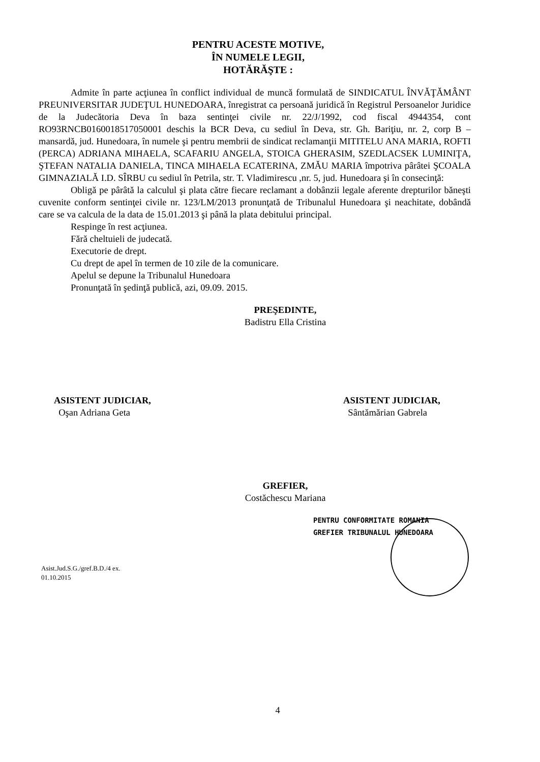PENTRU ACESTE MOTIVE,
ÎN NUMELE LEGII,
HOTĂRĂŞTE :
Admite în parte acţiunea în conflict individual de muncă formulată de SINDICATUL ÎNVĂŢĂMÂNT PREUNIVERSITAR JUDEŢUL HUNEDOARA, înregistrat ca persoană juridică în Registrul Persoanelor Juridice de la Judecătoria Deva în baza sentinţei civile nr. 22/J/1992, cod fiscal 4944354, cont RO93RNCB0160018517050001 deschis la BCR Deva, cu sediul în Deva, str. Gh. Bariţiu, nr. 2, corp B – mansardă, jud. Hunedoara, în numele şi pentru membrii de sindicat reclamanţii MITITELU ANA MARIA, ROFTI (PERCA) ADRIANA MIHAELA, SCAFARIU ANGELA, STOICA GHERASIM, SZEDLACSEK LUMINIŢA, ŞTEFAN NATALIA DANIELA, TINCA MIHAELA ECATERINA, ZMĂU MARIA împotriva pârâtei ŞCOALA GIMNAZIALĂ I.D. SÎRBU cu sediul în Petrila, str. T. Vladimirescu ,nr. 5, jud. Hunedoara şi în consecinţă:
Obligă pe pârâtă la calculul şi plata către fiecare reclamant a dobânzii legale aferente drepturilor băneşti cuvenite conform sentinţei civile nr. 123/LM/2013 pronunţată de Tribunalul Hunedoara şi neachitate, dobândă care se va calcula de la data de 15.01.2013 şi până la plata debitului principal.
Respinge în rest acţiunea.
Fără cheltuieli de judecată.
Executorie de drept.
Cu drept de apel în termen de 10 zile de la comunicare.
Apelul se depune la Tribunalul Hunedoara
Pronunţată în şedinţă publică, azi, 09.09. 2015.
PREŞEDINTE,
Badistru Ella Cristina
ASISTENT JUDICIAR,
Oşan Adriana Geta
ASISTENT JUDICIAR,
Sântămărian Gabrela
GREFIER,
Costăchescu Mariana
PENTRU CONFORMITATE ROMANIA
GREFIER TRIBUNALUL HUNEDOARA
Asist.Jud.S.G./gref.B.D./4 ex.
01.10.2015
4